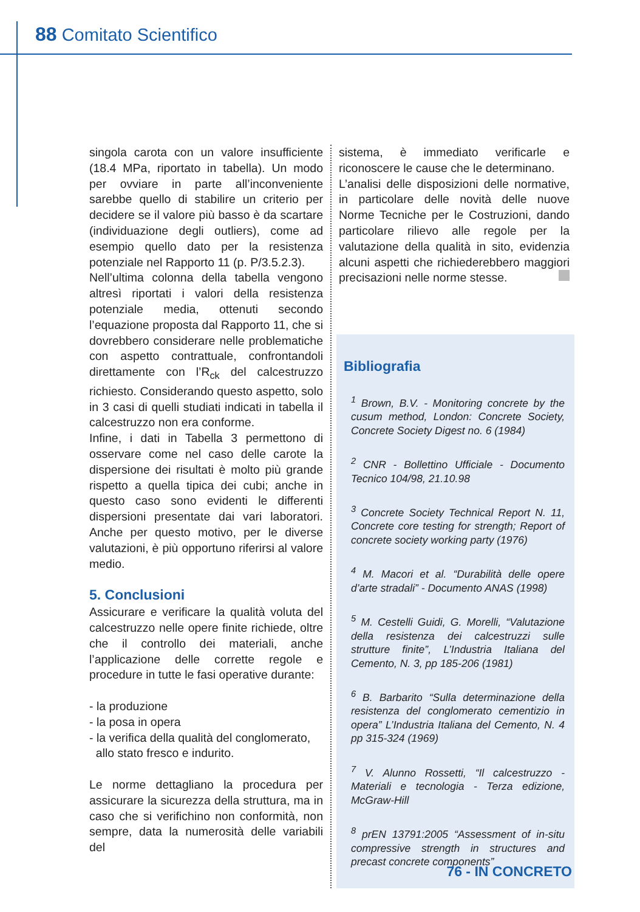88 Comitato Scientifico
singola carota con un valore insufficiente (18.4 MPa, riportato in tabella). Un modo per ovviare in parte all’inconveniente sarebbe quello di stabilire un criterio per decidere se il valore più basso è da scartare (individuazione degli outliers), come ad esempio quello dato per la resistenza potenziale nel Rapporto 11 (p. P/3.5.2.3).
Nell’ultima colonna della tabella vengono altresì riportati i valori della resistenza potenziale media, ottenuti secondo l’equazione proposta dal Rapporto 11, che si dovrebbero considerare nelle problematiche con aspetto contrattuale, confrontandoli direttamente con l’R<sub>ck</sub> del calcestruzzo richiesto. Considerando questo aspetto, solo in 3 casi di quelli studiati indicati in tabella il calcestruzzo non era conforme.
Infine, i dati in Tabella 3 permettono di osservare come nel caso delle carote la dispersione dei risultati è molto più grande rispetto a quella tipica dei cubi; anche in questo caso sono evidenti le differenti dispersioni presentate dai vari laboratori. Anche per questo motivo, per le diverse valutazioni, è più opportuno riferirsi al valore medio.
5. Conclusioni
Assicurare e verificare la qualità voluta del calcestruzzo nelle opere finite richiede, oltre che il controllo dei materiali, anche l’applicazione delle corrette regole e procedure in tutte le fasi operative durante:
- la produzione
- la posa in opera
- la verifica della qualità del conglomerato,
allo stato fresco e indurito.
Le norme dettagliano la procedura per assicurare la sicurezza della struttura, ma in caso che si verifichino non conformità, non sempre, data la numerosità delle variabili del
sistema, è immediato verificarle e riconoscere le cause che le determinano.
L’analisi delle disposizioni delle normative, in particolare delle novità delle nuove Norme Tecniche per le Costruzioni, dando particolare rilievo alle regole per la valutazione della qualità in sito, evidenzia alcuni aspetti che richiederebbero maggiori precisazioni nelle norme stesse.
Bibliografia
<sup>1</sup> Brown, B.V. - Monitoring concrete by the cusum method, London: Concrete Society, Concrete Society Digest no. 6 (1984)
<sup>2</sup> CNR - Bollettino Ufficiale - Documento Tecnico 104/98, 21.10.98
<sup>3</sup> Concrete Society Technical Report N. 11, Concrete core testing for strength; Report of concrete society working party (1976)
<sup>4</sup> M. Macori et al. “Durabilità delle opere d’arte stradali” - Documento ANAS (1998)
<sup>5</sup> M. Cestelli Guidi, G. Morelli, “Valutazione della resistenza dei calcestruzzi sulle strutture finite”, L’Industria Italiana del Cemento, N. 3, pp 185-206 (1981)
<sup>6</sup> B. Barbarito “Sulla determinazione della resistenza del conglomerato cementizio in opera” L’Industria Italiana del Cemento, N. 4 pp 315-324 (1969)
<sup>7</sup> V. Alunno Rossetti, “Il calcestruzzo - Materiali e tecnologia - Terza edizione, McGraw-Hill
<sup>8</sup> prEN 13791:2005 “Assessment of in-situ compressive strength in structures and precast concrete components”
76 - IN CONCRETO